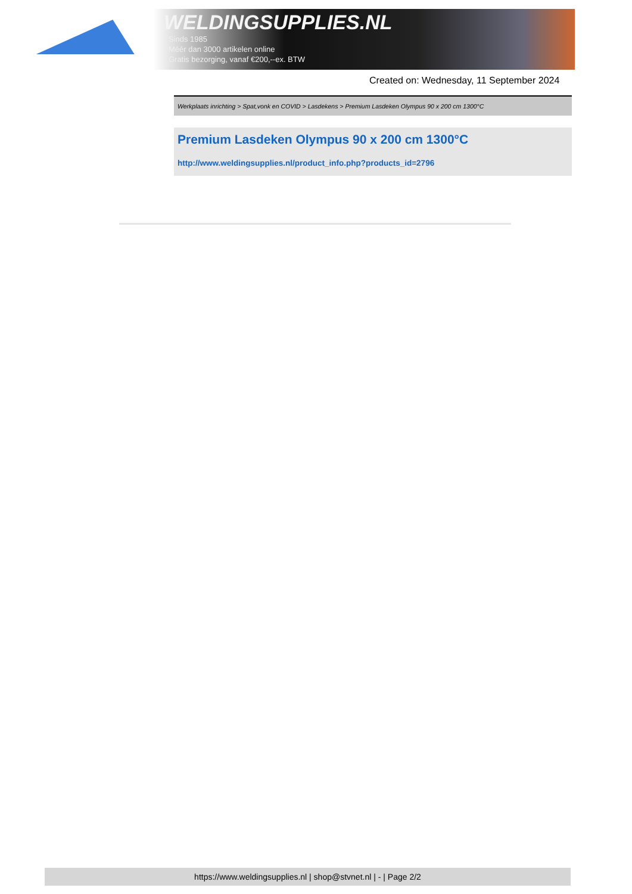WELDINGSUPPLIES.NL
- Sinds 1985
- Méér dan 3000 artikelen online
- Gratis bezorging, vanaf €200,--ex. BTW
Created on: Wednesday, 11 September 2024
Werkplaats inrichting > Spat,vonk en COVID > Lasdekens > Premium Lasdeken Olympus 90 x 200 cm 1300°C
Premium Lasdeken Olympus 90 x 200 cm 1300°C
http://www.weldingsupplies.nl/product_info.php?products_id=2796
https://www.weldingsupplies.nl | shop@stvnet.nl | - | Page 2/2